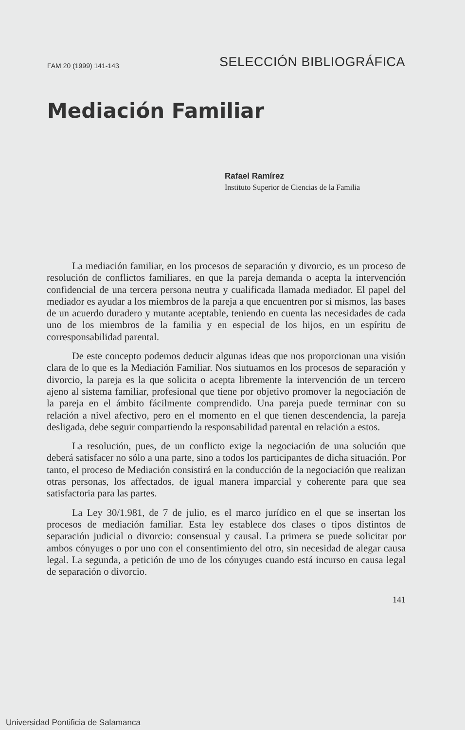FAM 20 (1999) 141-143 SELECCIÓN BIBLIOGRÁFICA
Mediación Familiar
Rafael Ramírez
Instituto Superior de Ciencias de la Familia
La mediación familiar, en los procesos de separación y divorcio, es un proceso de resolución de conflictos familiares, en que la pareja demanda o acepta la intervención confidencial de una tercera persona neutra y cualificada llamada mediador. El papel del mediador es ayudar a los miembros de la pareja a que encuentren por si mismos, las bases de un acuerdo duradero y mutante aceptable, teniendo en cuenta las necesidades de cada uno de los miembros de la familia y en especial de los hijos, en un espíritu de corresponsabilidad parental.
De este concepto podemos deducir algunas ideas que nos proporcionan una visión clara de lo que es la Mediación Familiar. Nos siutuamos en los procesos de separación y divorcio, la pareja es la que solicita o acepta libremente la intervención de un tercero ajeno al sistema familiar, profesional que tiene por objetivo promover la negociación de la pareja en el ámbito fácilmente comprendido. Una pareja puede terminar con su relación a nivel afectivo, pero en el momento en el que tienen descendencia, la pareja desligada, debe seguir compartiendo la responsabilidad parental en relación a estos.
La resolución, pues, de un conflicto exige la negociación de una solución que deberá satisfacer no sólo a una parte, sino a todos los participantes de dicha situación. Por tanto, el proceso de Mediación consistirá en la conducción de la negociación que realizan otras personas, los affectados, de igual manera imparcial y coherente para que sea satisfactoria para las partes.
La Ley 30/1.981, de 7 de julio, es el marco jurídico en el que se insertan los procesos de mediación familiar. Esta ley establece dos clases o tipos distintos de separación judicial o divorcio: consensual y causal. La primera se puede solicitar por ambos cónyuges o por uno con el consentimiento del otro, sin necesidad de alegar causa legal. La segunda, a petición de uno de los cónyuges cuando está incurso en causa legal de separación o divorcio.
141
Universidad Pontificia de Salamanca